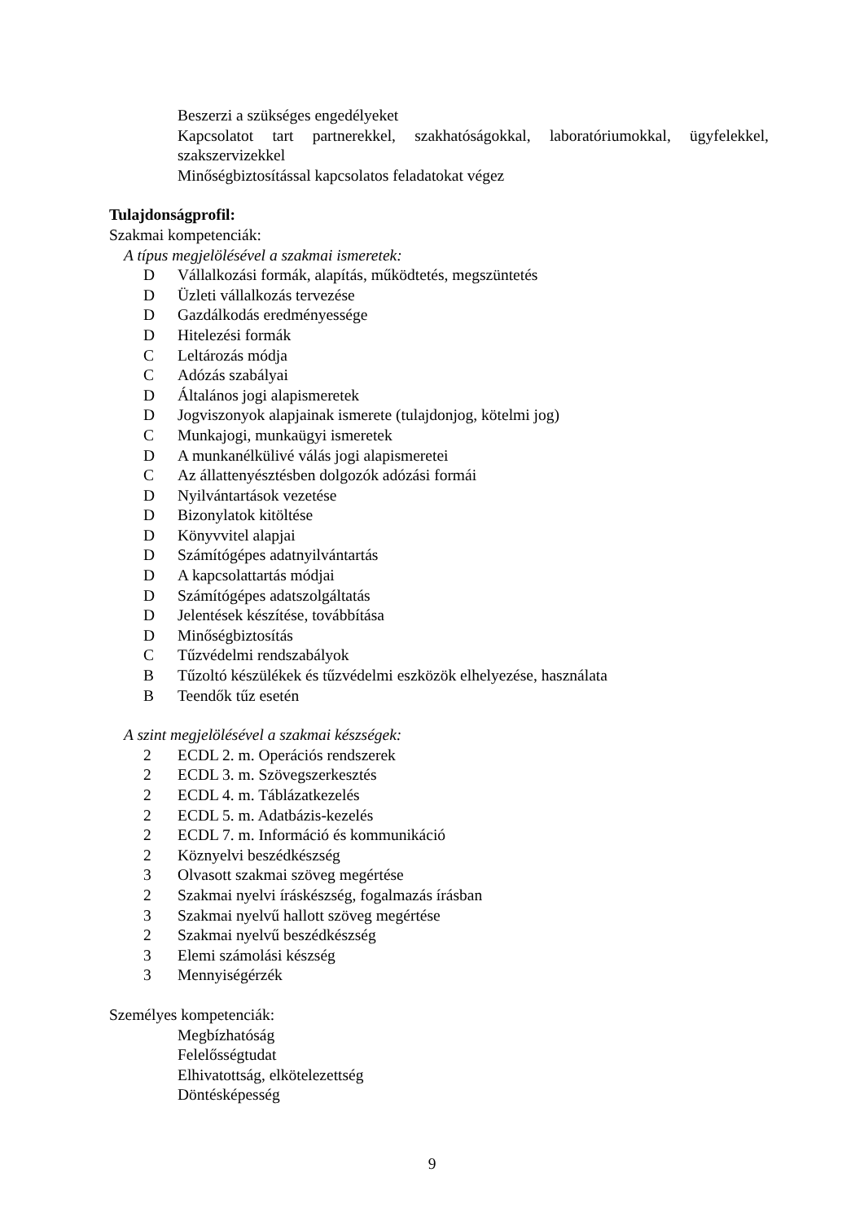Beszerzi a szükséges engedélyeket
Kapcsolatot tart partnerekkel, szakhatóságokkal, laboratóriumokkal, ügyfelekkel, szakszervizekkel
Minőségbiztosítással kapcsolatos feladatokat végez
Tulajdonságprofil:
Szakmai kompetenciák:
A típus megjelölésével a szakmai ismeretek:
D Vállalkozási formák, alapítás, működtetés, megszüntetés
D Üzleti vállalkozás tervezése
D Gazdálkodás eredményessége
D Hitelezési formák
C Leltározás módja
C Adózás szabályai
D Általános jogi alapismeretek
D Jogviszonyok alapjainak ismerete (tulajdonjog, kötelmi jog)
C Munkajogi, munkaügyi ismeretek
D A munkanélkülivé válás jogi alapismeretei
C Az állattenyésztésben dolgozók adózási formái
D Nyilvántartások vezetése
D Bizonylatok kitöltése
D Könyvvitel alapjai
D Számítógépes adatnyilvántartás
D A kapcsolattartás módjai
D Számítógépes adatszolgáltatás
D Jelentések készítése, továbbítása
D Minőségbiztosítás
C Tűzvédelmi rendszabályok
B Tűzoltó készülékek és tűzvédelmi eszközök elhelyezése, használata
B Teendők tűz esetén
A szint megjelölésével a szakmai készségek:
2 ECDL 2. m. Operációs rendszerek
2 ECDL 3. m. Szövegszerkesztés
2 ECDL 4. m. Táblázatkezelés
2 ECDL 5. m. Adatbázis-kezelés
2 ECDL 7. m. Információ és kommunikáció
2 Köznyelvi beszédkészség
3 Olvasott szakmai szöveg megértése
2 Szakmai nyelvi íráskészség, fogalmazás írásban
3 Szakmai nyelvű hallott szöveg megértése
2 Szakmai nyelvű beszédkészség
3 Elemi számolási készség
3 Mennyiségérzék
Személyes kompetenciák:
Megbízhatóság
Felelősségtudat
Elhivatottság, elkötelezettség
Döntésképesség
9